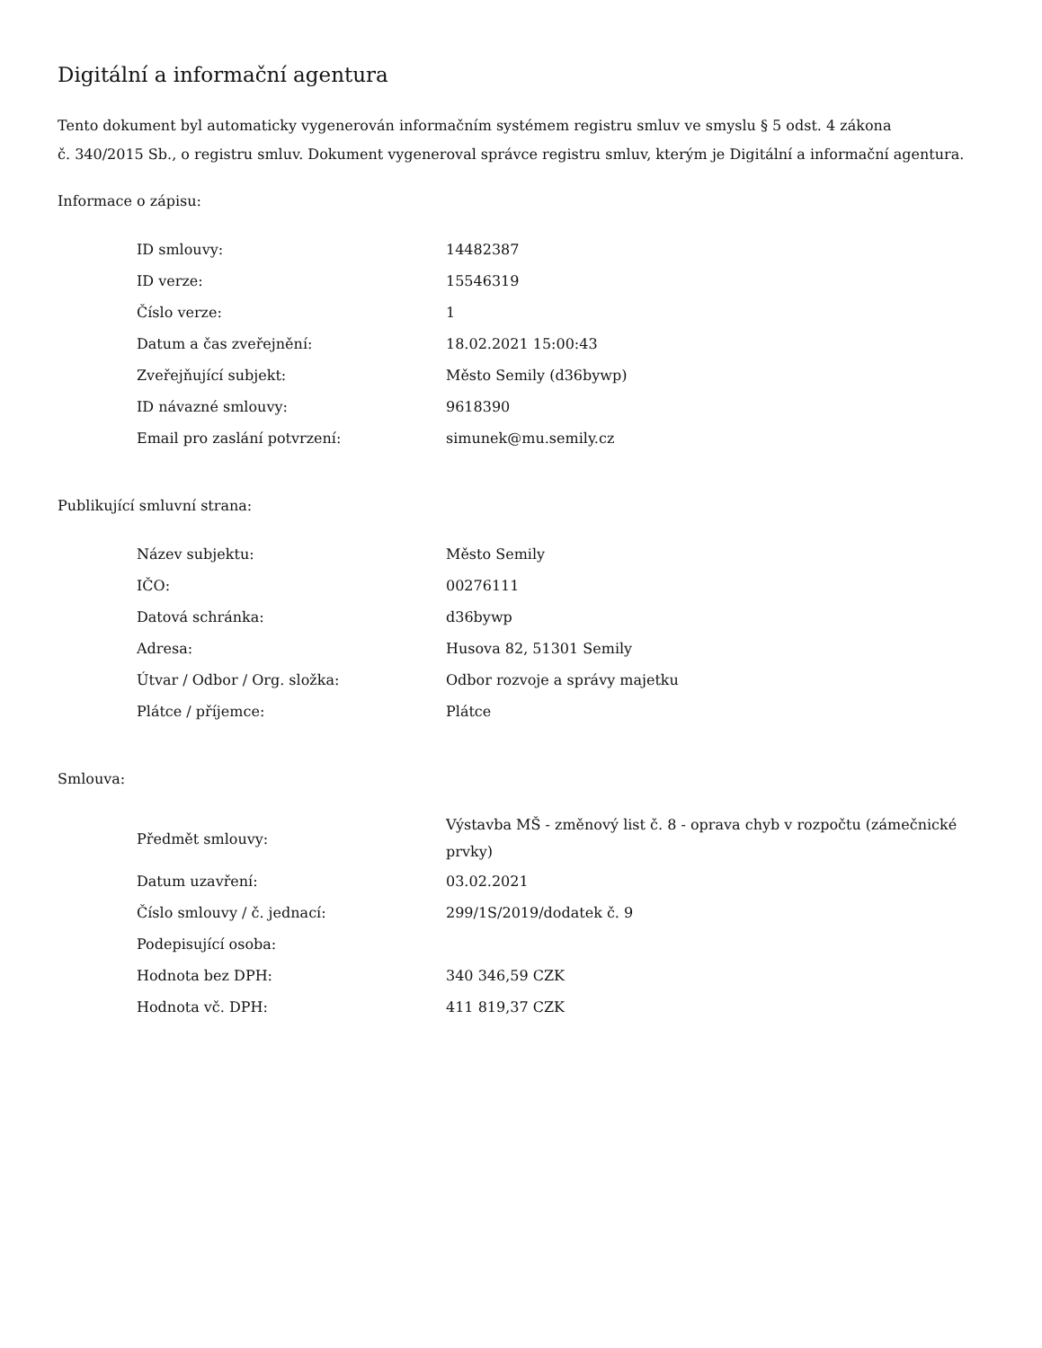Digitální a informační agentura
Tento dokument byl automaticky vygenerován informačním systémem registru smluv ve smyslu § 5 odst. 4 zákona
č. 340/2015 Sb., o registru smluv. Dokument vygeneroval správce registru smluv, kterým je Digitální a informační agentura.
Informace o zápisu:
| ID smlouvy: | 14482387 |
| ID verze: | 15546319 |
| Číslo verze: | 1 |
| Datum a čas zveřejnění: | 18.02.2021 15:00:43 |
| Zveřejňující subjekt: | Město Semily (d36bywp) |
| ID návazné smlouvy: | 9618390 |
| Email pro zaslání potvrzení: | simunek@mu.semily.cz |
Publikující smluvní strana:
| Název subjektu: | Město Semily |
| IČO: | 00276111 |
| Datová schránka: | d36bywp |
| Adresa: | Husova 82, 51301 Semily |
| Útvar / Odbor / Org. složka: | Odbor rozvoje a správy majetku |
| Plátce / příjemce: | Plátce |
Smlouva:
| Předmět smlouvy: | Výstavba MŠ - změnový list č. 8 - oprava chyb v rozpočtu (zámečnické prvky) |
| Datum uzavření: | 03.02.2021 |
| Číslo smlouvy / č. jednací: | 299/1S/2019/dodatek č. 9 |
| Podepisující osoba: | |
| Hodnota bez DPH: | 340 346,59 CZK |
| Hodnota vč. DPH: | 411 819,37 CZK |